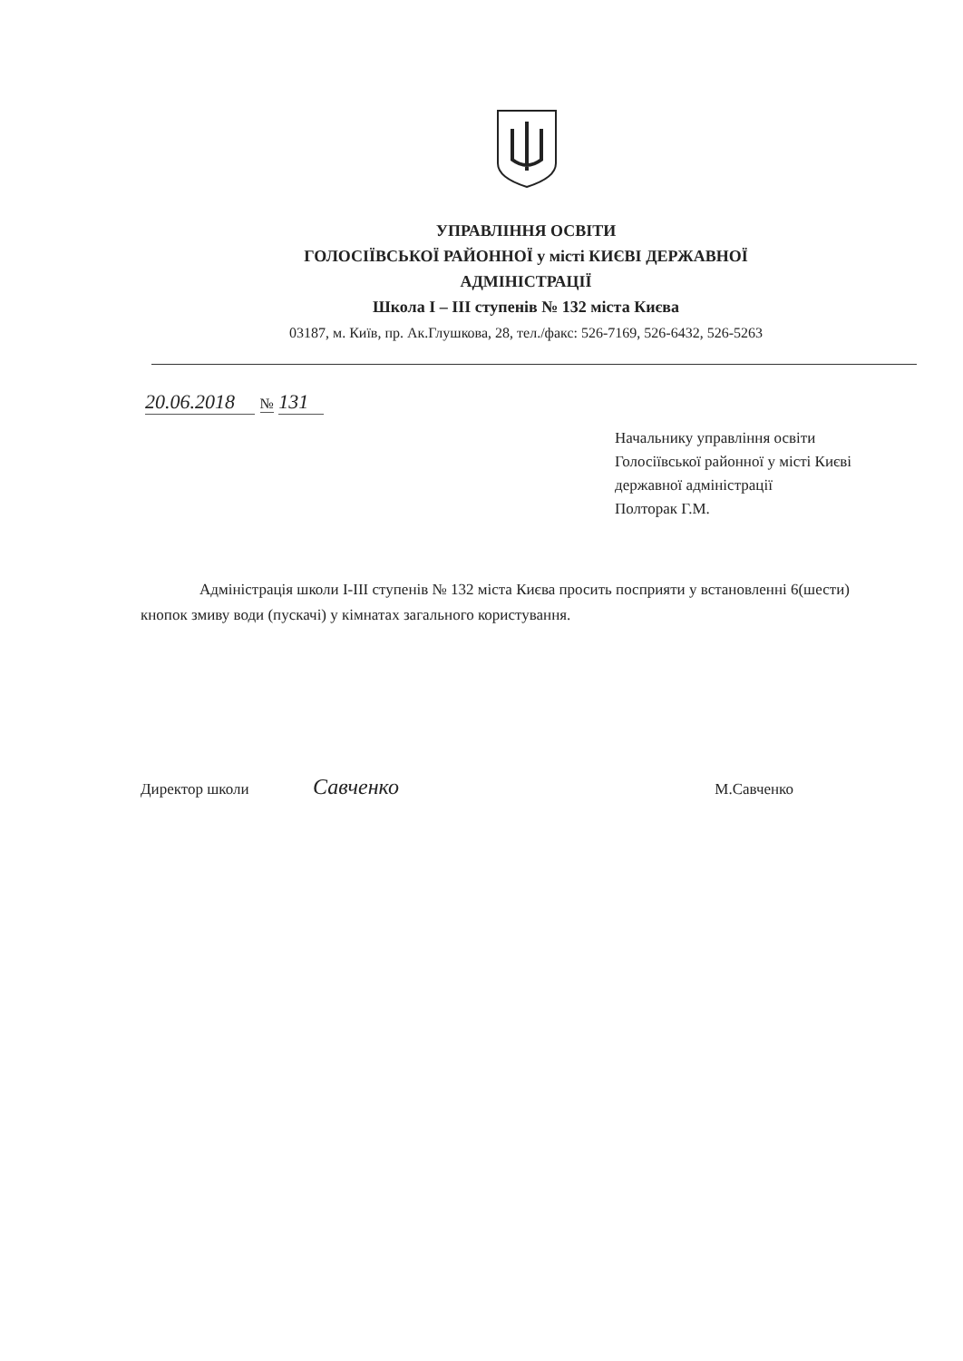УПРАВЛІННЯ ОСВІТИ
ГОЛОСІЇВСЬКОЇ РАЙОННОЇ у місті КИЄВІ ДЕРЖАВНОЇ
АДМІНІСТРАЦІЇ
Школа І – ІІІ ступенів № 132 міста Києва
03187, м. Київ, пр. Ак.Глушкова, 28, тел./факс: 526-7169, 526-6432, 526-5263
20.06.2018 № 131
Начальнику управління освіти
Голосіївської районної у місті Києві
державної адміністрації
Полторак Г.М.
Адміністрація школи І-ІІІ ступенів № 132 міста Києва просить посприяти у встановленні 6(шести) кнопок змиву води (пускачі) у кімнатах загального користування.
Директор школи Савченко М.Савченко